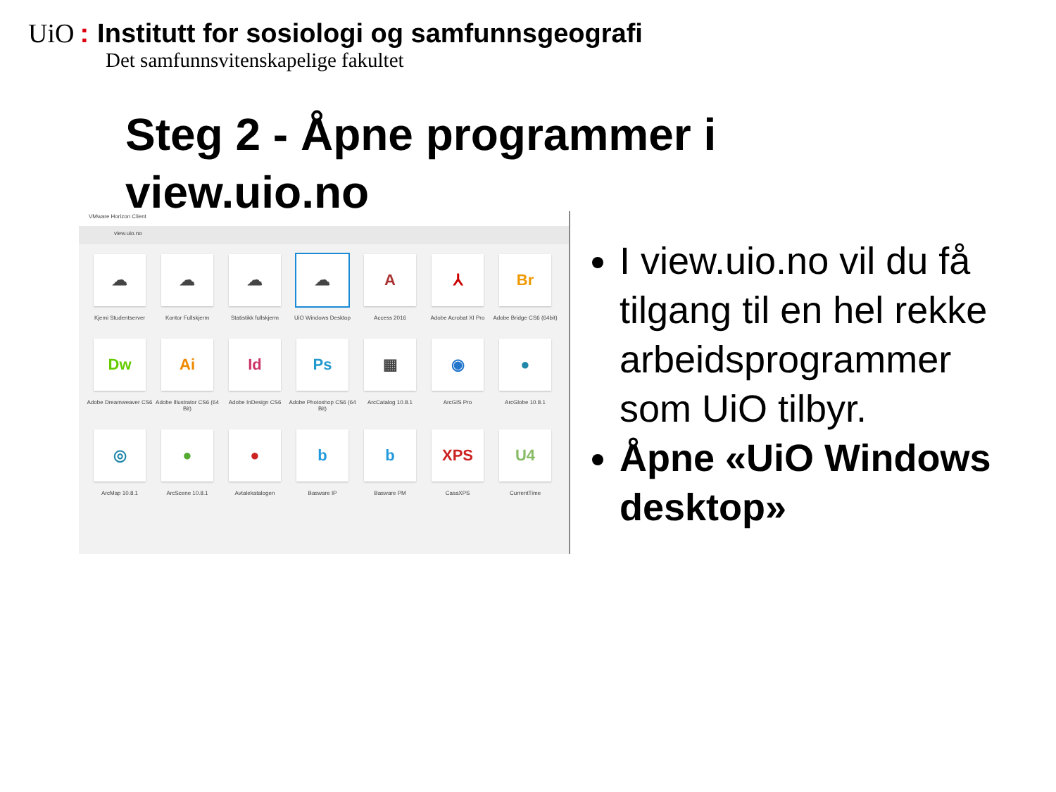UiO: Institutt for sosiologi og samfunnsgeografi
Det samfunnsvitenskapelige fakultet
Steg 2 - Åpne programmer i view.uio.no
VMware Horizon Client
view.uio.no
☁
Kjemi Studentserver
☁
Kontor Fullskjerm
☁
Statistikk fullskjerm
☁
UiO Windows Desktop
A
Access 2016
⅄
Adobe Acrobat XI Pro
Br
Adobe Bridge CS6 (64bit)
Dw
Adobe Dreamweaver CS6
Ai
Adobe Illustrator CS6 (64 Bit)
Id
Adobe InDesign CS6
Ps
Adobe Photoshop CS6 (64 Bit)
▦
ArcCatalog 10.8.1
◉
ArcGIS Pro
●
ArcGlobe 10.8.1
◎
ArcMap 10.8.1
●
ArcScene 10.8.1
●
Avtalekatalogen
b
Basware IP
b
Basware PM
XPS
CasaXPS
U4
CurrentTime
I view.uio.no vil du få tilgang til en hel rekke arbeidsprogrammer som UiO tilbyr.
Åpne «UiO Windows desktop»